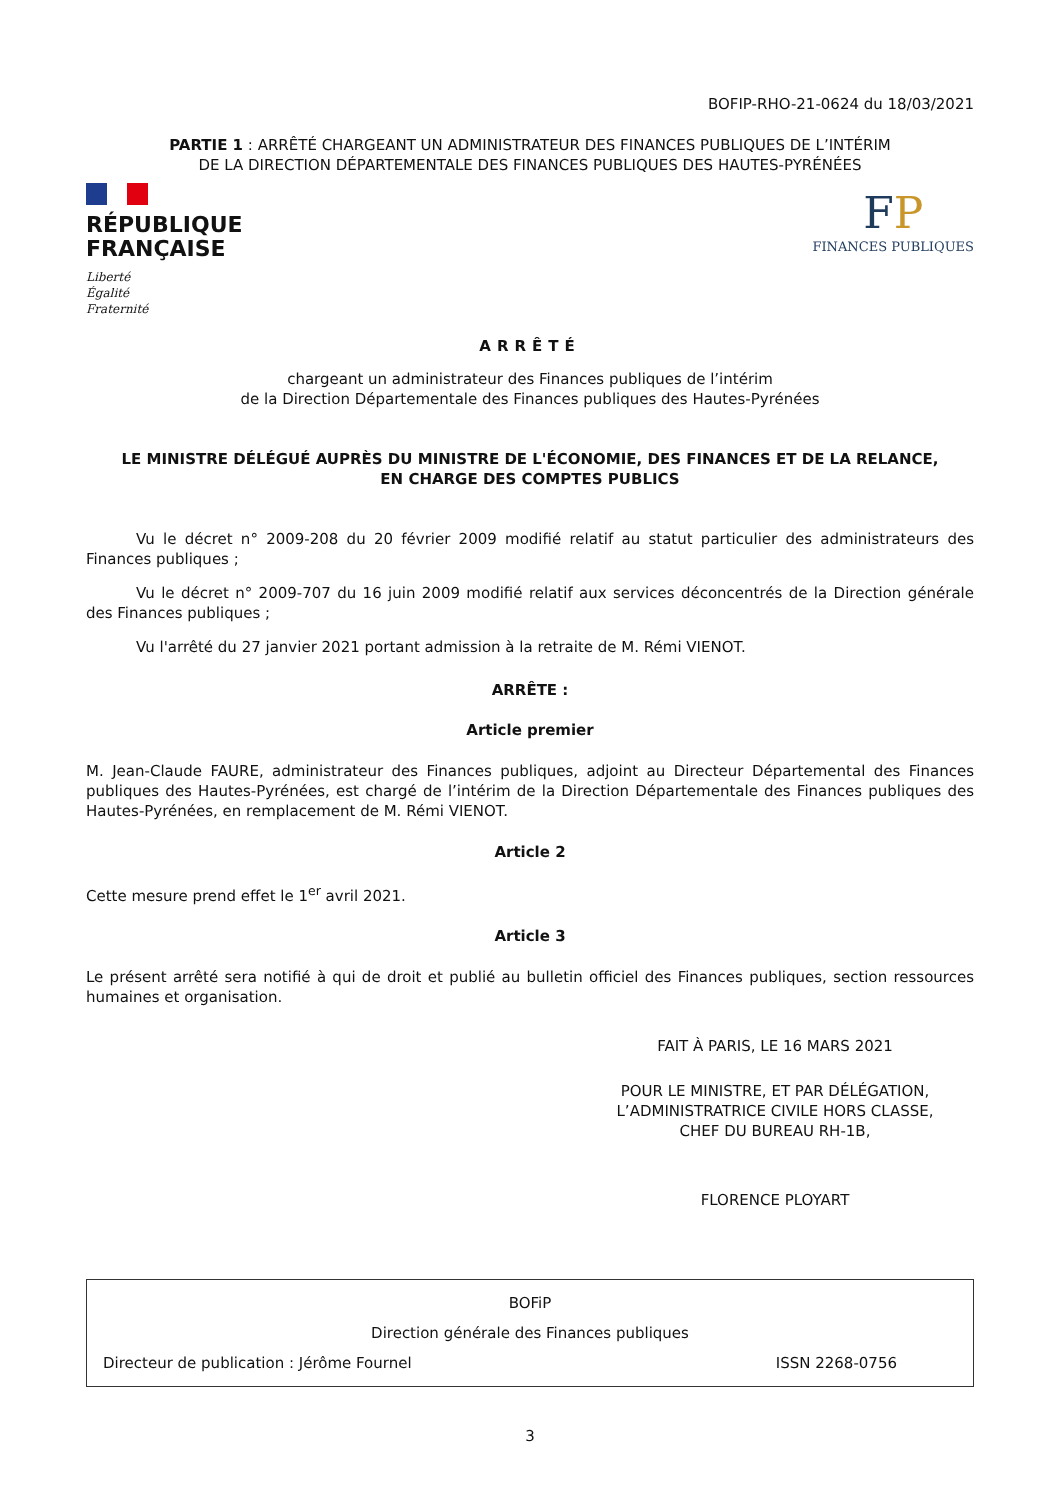BOFIP-RHO-21-0624 du 18/03/2021
PARTIE 1 : ARRÊTÉ CHARGEANT UN ADMINISTRATEUR DES FINANCES PUBLIQUES DE L’INTÉRIM
DE LA DIRECTION DÉPARTEMENTALE DES FINANCES PUBLIQUES DES HAUTES-PYRÉNÉES
RÉPUBLIQUE
FRANÇAISE
Liberté
Égalité
Fraternité
FP
FINANCES PUBLIQUES
ARRÊTÉ
chargeant un administrateur des Finances publiques de l’intérim
de la Direction Départementale des Finances publiques des Hautes-Pyrénées
LE MINISTRE DÉLÉGUÉ AUPRÈS DU MINISTRE DE L'ÉCONOMIE, DES FINANCES ET DE LA RELANCE,
EN CHARGE DES COMPTES PUBLICS
Vu le décret n° 2009-208 du 20 février 2009 modifié relatif au statut particulier des administrateurs des Finances publiques ;
Vu le décret n° 2009-707 du 16 juin 2009 modifié relatif aux services déconcentrés de la Direction générale des Finances publiques ;
Vu l'arrêté du 27 janvier 2021 portant admission à la retraite de M. Rémi VIENOT.
ARRÊTE :
Article premier
M. Jean-Claude FAURE, administrateur des Finances publiques, adjoint au Directeur Départemental des Finances publiques des Hautes-Pyrénées, est chargé de l’intérim de la Direction Départementale des Finances publiques des Hautes-Pyrénées, en remplacement de M. Rémi VIENOT.
Article 2
Cette mesure prend effet le 1<sup>er</sup> avril 2021.
Article 3
Le présent arrêté sera notifié à qui de droit et publié au bulletin officiel des Finances publiques, section ressources humaines et organisation.
FAIT À PARIS, LE 16 MARS 2021
POUR LE MINISTRE, ET PAR DÉLÉGATION,
L’ADMINISTRATRICE CIVILE HORS CLASSE,
CHEF DU BUREAU RH-1B,
FLORENCE PLOYART
BOFiP
Direction générale des Finances publiques
Directeur de publication : Jérôme Fournel ISSN 2268-0756
3